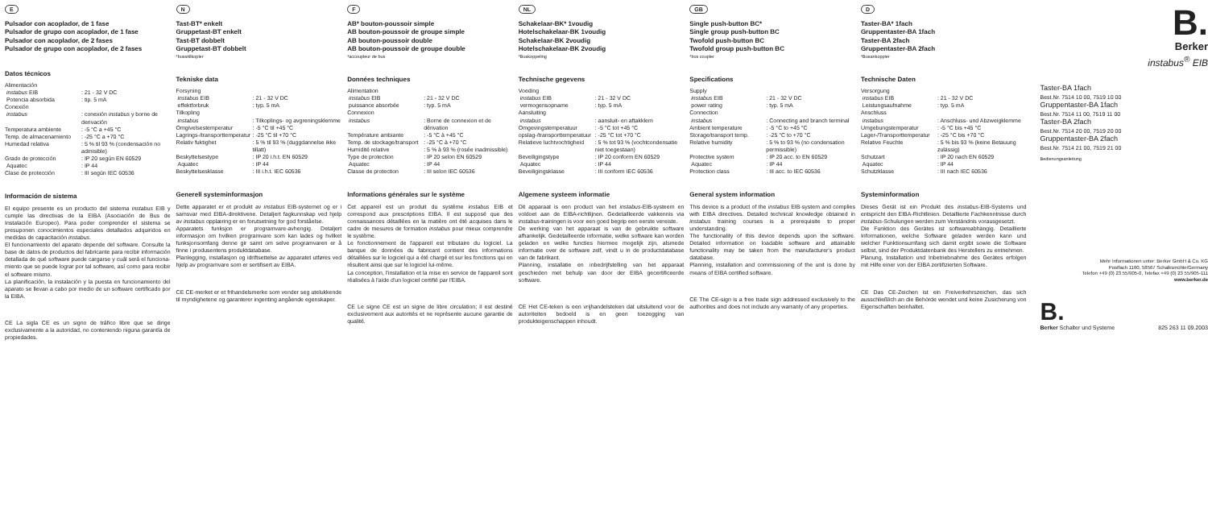E
Pulsador con acoplador, de 1 fase
Pulsador de grupo con acoplador, de 1 fase
Pulsador con acoplador, de 2 fases
Pulsador de grupo con acoplador, de 2 fases
Datos técnicos
| Alimentación | |
| instabus EIB | : 21 - 32 V DC |
| Potencia absorbida | : tip. 5 mA |
| Conexión | |
| instabus | : conexión instabus y borne de derivación |
| Temperatura ambiente | : -5 °C a +45 °C |
| Temp. de almacenamiento | : -25 °C a +70 °C |
| Humedad relativa | : 5 % til 93 % (condensación no admisible) |
| Grado de protección | : IP 20 según EN 60529 |
| Aquatec | : IP 44 |
| Clase de protección | : III según IEC 60536 |
Información de sistema
El equipo presente es un producto del sistema instabus EIB y cumple las directivas de la EIBA (Asociación de Bus de Instalación Europeo). Para poder comprender el sistema se presuponen conocimientos especiales detallados adquiridos en medidas de capacitación instabus.
El funcionamiento del aparato depende del software. Consulte la base de datos de productos del fabricante para recibir información detallada de qué software puede cargarse y cuál será el funciona-miento que se puede lograr por tal software, así como para recibir el software mismo.
La planificación, la instalación y la puesta en funcionamiento del aparato se llevan a cabo por medio de un software certificado por la EIBA.
CE La sigla CE es un signo de tráfico libre que se dirige exclusivamente a la autoridad, no conteniendo niguna garantía de propiedades.
N
Tast-BT* enkelt
Gruppetast-BT enkelt
Tast-BT dobbelt
Gruppetast-BT dobbelt
*bussitilkopler
Tekniske data
| Forsyning | |
| instabus EIB | : 21 - 32 V DC |
| effektforbruk | : typ. 5 mA |
| Tilkopling | |
| instabus | : Tilkoplings- og avgreningsklemme |
| Omgivelsestemperatur | : -5 °C til +45 °C |
| Lagrings-/transporttemperatur | : -25 °C til +70 °C |
| Relativ fuktighet | : 5 % til 93 % (duggdannelse ikke tillatt) |
| Beskyttelsestype | : IP 20 i.h.t. EN 60529 |
| Aquatec | : IP 44 |
| Beskyttelsesklasse | : III i.h.t. IEC 60536 |
Generell systeminformasjon
Dette apparatet er et produkt av instabus EIB-systemet og er i samsvar med EIBA-direktivene. Detaljert fagkunnskap ved hjelp av instabus opplæring er en forutsetning for god forståelse.
Apparatets funksjon er programvare-avhengig. Detaljert informasjon om hvilken programvare som kan lades og hvilket funksjonsomfang denne gir samt om selve programvaren er å finne i produsentens produktdatabase.
Planlegging, installasjon og idriftsettelse av apparatet utføres ved hjelp av programvare som er sertifisert av EIBA.
CE CE-merket er et frihandelsmerke som vender seg utelukkende til myndighetene og garanterer ingenting angående egenskaper.
F
AB* bouton-poussoir simple
AB bouton-poussoir de groupe simple
AB bouton-poussoir double
AB bouton-poussoir de groupe double
*accoupleur de bus
Données techniques
| Alimentation | |
| instabus EIB | : 21 - 32 V DC |
| puissance absorbée | : typ. 5 mA |
| Connexion | |
| instabus | : Borne de connexion et de dérivation |
| Température ambiante | : -5 °C à +45 °C |
| Temp. de stockage/transport | : -25 °C à +70 °C |
| Humidité relative | : 5 % à 93 % (rosée inadmissible) |
| Type de protection | : IP 20 selon EN 60529 |
| Aquatec | : IP 44 |
| Classe de protection | : III selon IEC 60536 |
Informations générales sur le système
Cet appareil est un produit du système instabus EIB et correspond aux prescriptions EIBA. Il est supposé que des connaissances détaillées en la matière ont été acquises dans le cadre de mesures de formation instabus pour mieux comprendre le système.
Le fonctionnement de l'appareil est tributaire du logiciel. La banque de données du fabricant contient des informations détaillées sur le logiciel qui a été chargé et sur les fonctions qui en résultent ainsi que sur le logiciel lui-même.
La conception, l'installation et la mise en service de l'appareil sont réalisées à l'aide d'un logiciel certifié par l'EIBA.
CE Le signe CE est un signe de libre circulation; il est destiné exclusivement aux autorités et ne représente aucune garantie de qualité.
NL
Schakelaar-BK* 1voudig
Hotelschakelaar-BK 1voudig
Schakelaar-BK 2voudig
Hotelschakelaar-BK 2voudig
*Buskoppeling
Technische gegevens
| Voeding | |
| instabus EIB | : 21 - 32 V DC |
| vermogensopname | : typ. 5 mA |
| Aansluiting | |
| instabus | : aansluit- en aftakklem |
| Omgevingstemperatuur | : -5 °C tot +45 °C |
| opslag-/transporttemperatuur | : -25 °C tot +70 °C |
| Relatieve luchtvochtigheid | : 5 % tot 93 % (vochtcondensatie niet toegestaan) |
| Beveiligingstype | : IP 20 conform EN 60529 |
| Aquatec | : IP 44 |
| Beveiligingsklasse | : III conform IEC 60536 |
Algemene systeem informatie
Dit apparaat is een product van het instabus-EIB-systeem en voldoet aan de EIBA-richtlijnen. Gedetailleerde vakkennis via instabus-trainingen is voor een goed begrip een eerste vereiste.
De werking van het apparaat is van de gebruikte software afhankelijk. Gedetailleerde informatie, welke software kan worden geladen en welke functies hiermee mogelijk zijn, alsmede informatie over de software zelf, vindt u in de productdatabase van de fabrikant.
Planning, installatie en inbedrijfstelling van het apparaat geschieden met behulp van door der EIBA gecertificeerde software.
CE Het CE-teken is een vrijhandelsteken dat uitsluitend voor de autoriteiten bedoeld is en geen toezegging van produkteigenschappen inhoudt.
GB
Single push-button BC*
Single group push-button BC
Twofold push-button BC
Twofold group push-button BC
*bus coupler
Specifications
| Supply | |
| instabus EIB | : 21 - 32 V DC |
| power rating | : typ. 5 mA |
| Connection | |
| instabus | : Connecting and branch terminal |
| Ambient temperature | : -5 °C to +45 °C |
| Storage/transport temp. | : -25 °C to +70 °C |
| Relative humidity | : 5 % to 93 % (no condensation permissible) |
| Protective system | : IP 20 acc. to EN 60529 |
| Aquatec | : IP 44 |
| Protection class | : III acc. to IEC 60536 |
General system information
This device is a product of the instabus EIB-system and complies with EIBA directives. Detailed technical knowledge obtained in instabus training courses is a prerequisite to proper understanding.
The functionality of this device depends upon the software. Detailed information on loadable software and attainable functionality may be taken from the manufacturer's product database.
Planning, installation and commissioning of the unit is done by means of EIBA certified software.
CE The CE-sign is a free trade sign addressed exclusively to the authorities and does not include any warranty of any properties.
D
Taster-BA* 1fach
Gruppentaster-BA 1fach
Taster-BA 2fach
Gruppentaster-BA 2fach
*Busankoppler
Technische Daten
| Versorgung | |
| instabus EIB | : 21 - 32 V DC |
| Leistungsaufnahme | : typ. 5 mA |
| Anschluss | |
| instabus | : Anschluss- und Abzweigklemme |
| Umgebungstemperatur | : -5 °C bis +45 °C |
| Lager-/Transporttemperatur | : -25 °C bis +70 °C |
| Relative Feuchte | : 5 % bis 93 % (keine Betauung zulässig) |
| Schutzart | : IP 20 nach EN 60529 |
| Aquatec | : IP 44 |
| Schutzklasse | : III nach IEC 60536 |
Systeminformation
Dieses Gerät ist ein Produkt des instabus-EIB-Systems und entspricht den EIBA-Richtlinien. Detaillierte Fachkenntnisse durch instabus-Schulungen werden zum Verständnis vorausgesetzt.
Die Funktion des Gerätes ist softwareabhängig. Detaillierte Informationen, welche Software geladen werden kann und welcher Funktionsumfang sich damit ergibt sowie die Software selbst, sind der Produktdatenbank des Herstellers zu entnehmen.
Planung, Installation und Inbetriebnahme des Gerätes erfolgen mit Hilfe einer von der EIBA zertifizierten Software.
CE Das CE-Zeichen ist ein Freiverkehrszeichen, das sich ausschließlich an die Behörde wendet und keine Zusicherung von Eigenschaften beinhaltet.
B.
Berker
instabus<sup>®</sup> EIB
Taster-BA 1fach
Best.Nr. 7514 10 00, 7519 10 00
Gruppentaster-BA 1fach
Best.Nr. 7514 11 00, 7519 11 00
Taster-BA 2fach
Best.Nr. 7514 20 00, 7519 20 00
Gruppentaster-BA 2fach
Best.Nr. 7514 21 00, 7519 21 00
Bedienungsanleitung
Mehr Informationen unter: Berker GmbH & Co. KG
Postfach 1160, 58567 Schalksmühle/Germany
Telefon +49 (0) 23 55/905-0, Telefax +49 (0) 23 55/905-111
www.berker.de
B.
Berker Schalter und Systeme
825 263 11 09.2003